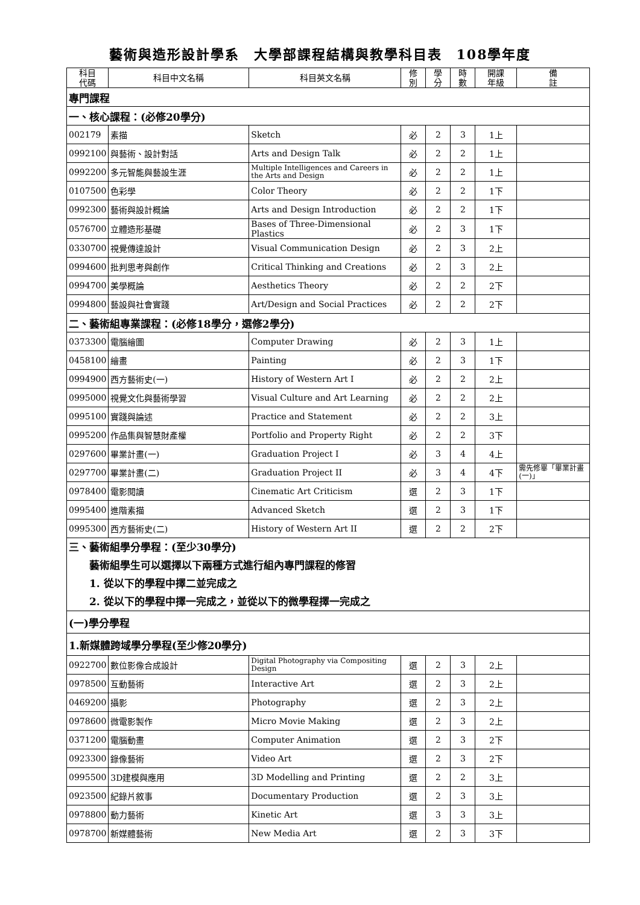藝術與造形設計學系　大學部課程結構與教學科目表　108學年度
| 科目 代碼 | 科目中文名稱 | 科目英文名稱 | 修 別 | 學 分 | 時 數 | 開課 年級 | 備 註 |
| --- | --- | --- | --- | --- | --- | --- | --- |
| 專門課程 | | | | | | | |
| 一、核心課程：(必修20學分) | | | | | | | |
| 002179 | 素描 | Sketch | 必 | 2 | 3 | 1上 | |
| 0992100 | 與藝術、設計對話 | Arts and Design Talk | 必 | 2 | 2 | 1上 | |
| 0992200 | 多元智能與藝設生涯 | Multiple Intelligences and Careers in the Arts and Design | 必 | 2 | 2 | 1上 | |
| 0107500 | 色彩學 | Color Theory | 必 | 2 | 2 | 1下 | |
| 0992300 | 藝術與設計概論 | Arts and Design Introduction | 必 | 2 | 2 | 1下 | |
| 0576700 | 立體造形基礎 | Bases of Three-Dimensional Plastics | 必 | 2 | 3 | 1下 | |
| 0330700 | 視覺傳達設計 | Visual Communication Design | 必 | 2 | 3 | 2上 | |
| 0994600 | 批判思考與創作 | Critical Thinking and Creations | 必 | 2 | 3 | 2上 | |
| 0994700 | 美學概論 | Aesthetics Theory | 必 | 2 | 2 | 2下 | |
| 0994800 | 藝設與社會實踐 | Art/Design and Social Practices | 必 | 2 | 2 | 2下 | |
| 二、藝術組專業課程：(必修18學分，選修2學分) | | | | | | | |
| 0373300 | 電腦繪圖 | Computer Drawing | 必 | 2 | 3 | 1上 | |
| 0458100 | 繪畫 | Painting | 必 | 2 | 3 | 1下 | |
| 0994900 | 西方藝術史(一) | History of Western Art I | 必 | 2 | 2 | 2上 | |
| 0995000 | 視覺文化與藝術學習 | Visual Culture and Art Learning | 必 | 2 | 2 | 2上 | |
| 0995100 | 實踐與論述 | Practice and Statement | 必 | 2 | 2 | 3上 | |
| 0995200 | 作品集與智慧財產權 | Portfolio and Property Right | 必 | 2 | 2 | 3下 | |
| 0297600 | 畢業計畫(一) | Graduation Project I | 必 | 3 | 4 | 4上 | |
| 0297700 | 畢業計畫(二) | Graduation Project II | 必 | 3 | 4 | 4下 | 需先修畢「畢業計畫(一)」 |
| 0978400 | 電影閱讀 | Cinematic Art Criticism | 選 | 2 | 3 | 1下 | |
| 0995400 | 進階素描 | Advanced Sketch | 選 | 2 | 3 | 1下 | |
| 0995300 | 西方藝術史(二) | History of Western Art II | 選 | 2 | 2 | 2下 | |
| 三、藝術組學分學程：(至少30學分) 藝術組學生可以選擇以下兩種方式進行組內專門課程的修習 1. 從以下的學程中擇二並完成之 2. 從以下的學程中擇一完成之，並從以下的微學程擇一完成之 | | | | | | | |
| (一)學分學程 | | | | | | | |
| 1.新媒體跨域學分學程(至少修20學分) | | | | | | | |
| 0922700 | 數位影像合成設計 | Digital Photography via Compositing Design | 選 | 2 | 3 | 2上 | |
| 0978500 | 互動藝術 | Interactive Art | 選 | 2 | 3 | 2上 | |
| 0469200 | 攝影 | Photography | 選 | 2 | 3 | 2上 | |
| 0978600 | 微電影製作 | Micro Movie Making | 選 | 2 | 3 | 2上 | |
| 0371200 | 電腦動畫 | Computer Animation | 選 | 2 | 3 | 2下 | |
| 0923300 | 錄像藝術 | Video Art | 選 | 2 | 3 | 2下 | |
| 0995500 | 3D建模與應用 | 3D Modelling and Printing | 選 | 2 | 2 | 3上 | |
| 0923500 | 紀錄片敘事 | Documentary Production | 選 | 2 | 3 | 3上 | |
| 0978800 | 動力藝術 | Kinetic Art | 選 | 3 | 3 | 3上 | |
| 0978700 | 新媒體藝術 | New Media Art | 選 | 2 | 3 | 3下 | |